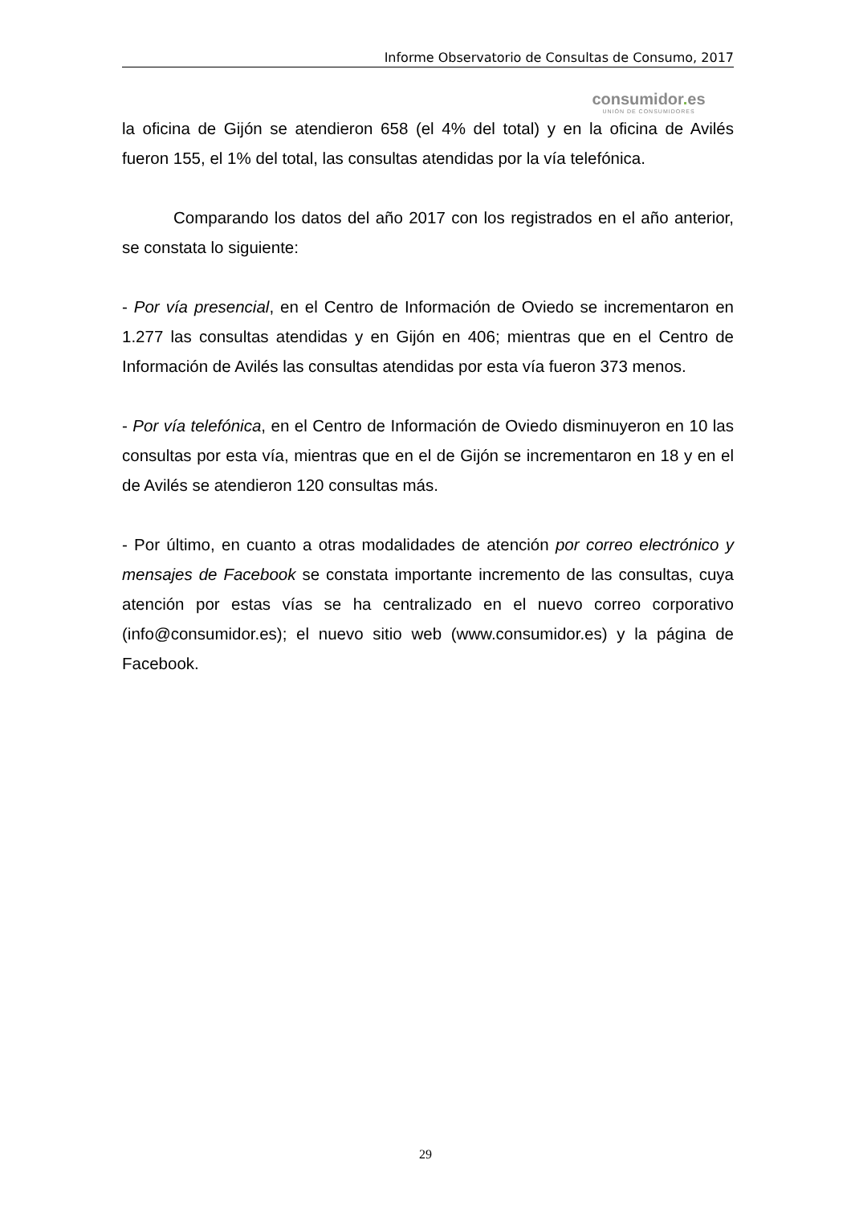Informe Observatorio de Consultas de Consumo, 2017
consumidor. es
UNIÓN DE CONSUMIDORES
la oficina de Gijón se atendieron 658 (el 4% del total) y en la oficina de Avilés fueron 155, el 1% del total, las consultas atendidas por la vía telefónica.
Comparando los datos del año 2017 con los registrados en el año anterior, se constata lo siguiente:
- Por vía presencial, en el Centro de Información de Oviedo se incrementaron en 1.277 las consultas atendidas y en Gijón en 406; mientras que en el Centro de Información de Avilés las consultas atendidas por esta vía fueron 373 menos.
- Por vía telefónica, en el Centro de Información de Oviedo disminuyeron en 10 las consultas por esta vía, mientras que en el de Gijón se incrementaron en 18 y en el de Avilés se atendieron 120 consultas más.
- Por último, en cuanto a otras modalidades de atención por correo electrónico y mensajes de Facebook se constata importante incremento de las consultas, cuya atención por estas vías se ha centralizado en el nuevo correo corporativo (info@consumidor.es); el nuevo sitio web (www.consumidor.es) y la página de Facebook.
29